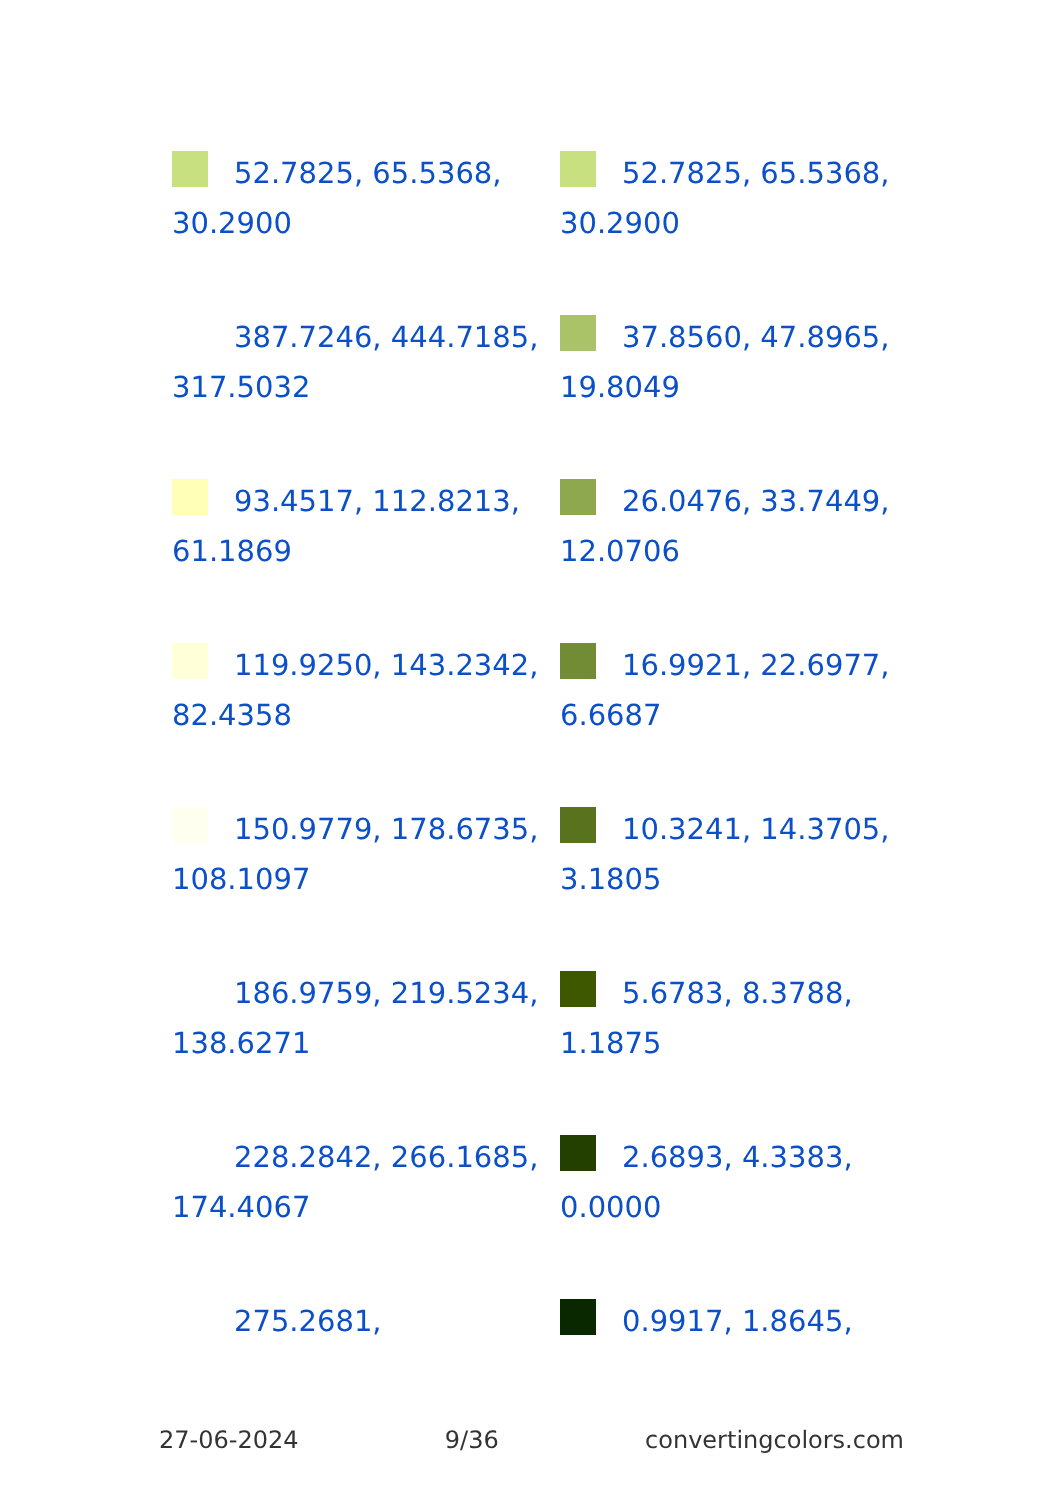52.7825, 65.5368, 30.2900
52.7825, 65.5368, 30.2900
387.7246, 444.7185, 317.5032
37.8560, 47.8965, 19.8049
93.4517, 112.8213, 61.1869
26.0476, 33.7449, 12.0706
119.9250, 143.2342, 82.4358
16.9921, 22.6977, 6.6687
150.9779, 178.6735, 108.1097
10.3241, 14.3705, 3.1805
186.9759, 219.5234, 138.6271
5.6783, 8.3788, 1.1875
228.2842, 266.1685, 174.4067
2.6893, 4.3383, 0.0000
275.2681,
0.9917, 1.8645,
27-06-2024 9/36 convertingcolors.com